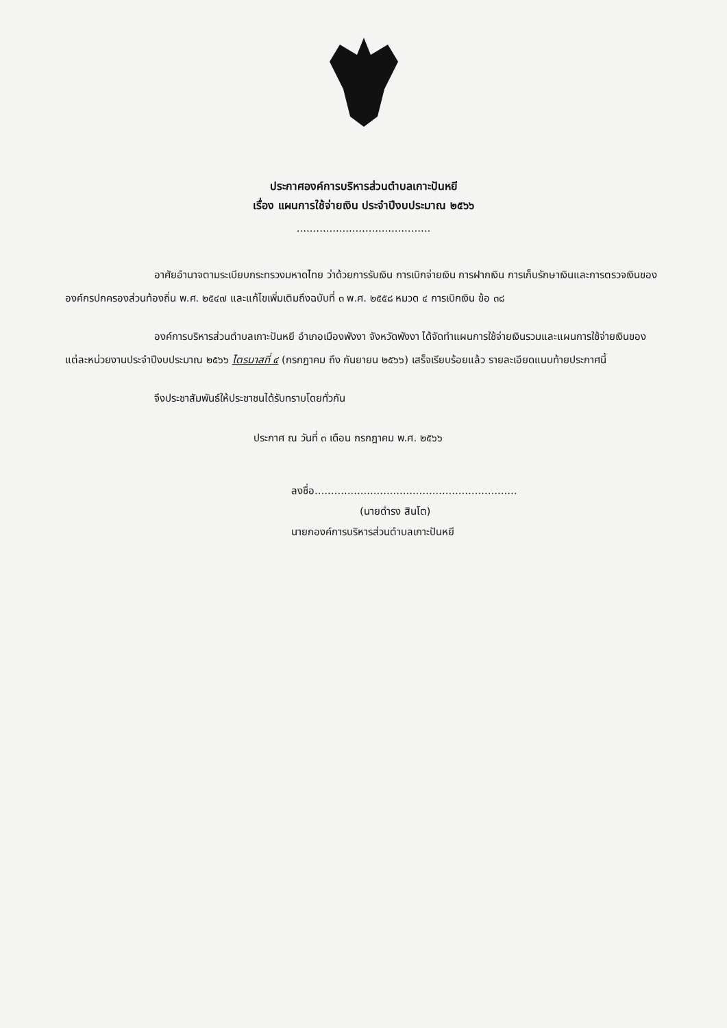ประกาศองค์การบริหารส่วนตำบลเกาะปันหยี
เรื่อง แผนการใช้จ่ายเงิน ประจำปีงบประมาณ ๒๕๖๖
.........................................
อาศัยอำนาจตามระเบียบกระทรวงมหาดไทย ว่าด้วยการรับเงิน การเบิกจ่ายเงิน การฝากเงิน การเก็บรักษาเงินและการตรวจเงินขององค์กรปกครองส่วนท้องถิ่น พ.ศ. ๒๕๔๗ และแก้ไขเพิ่มเติมถึงฉบับที่ ๓ พ.ศ. ๒๕๕๘ หมวด ๔ การเบิกเงิน ข้อ ๓๘
องค์การบริหารส่วนตำบลเกาะปันหยี อำเภอเมืองพังงา จังหวัดพังงา ได้จัดทำแผนการใช้จ่ายเงินรวมและแผนการใช้จ่ายเงินของแต่ละหน่วยงานประจำปีงบประมาณ ๒๕๖๖ ไตรมาสที่ ๔ (กรกฎาคม ถึง กันยายน ๒๕๖๖) เสร็จเรียบร้อยแล้ว รายละเอียดแนบท้ายประกาศนี้
จึงประชาสัมพันธ์ให้ประชาชนได้รับทราบโดยทั่วกัน
ประกาศ ณ วันที่ ๓ เดือน กรกฎาคม พ.ศ. ๒๕๖๖
ลงชื่อ..............................................................
(นายดำรง สินโต)
นายกองค์การบริหารส่วนตำบลเกาะปันหยี